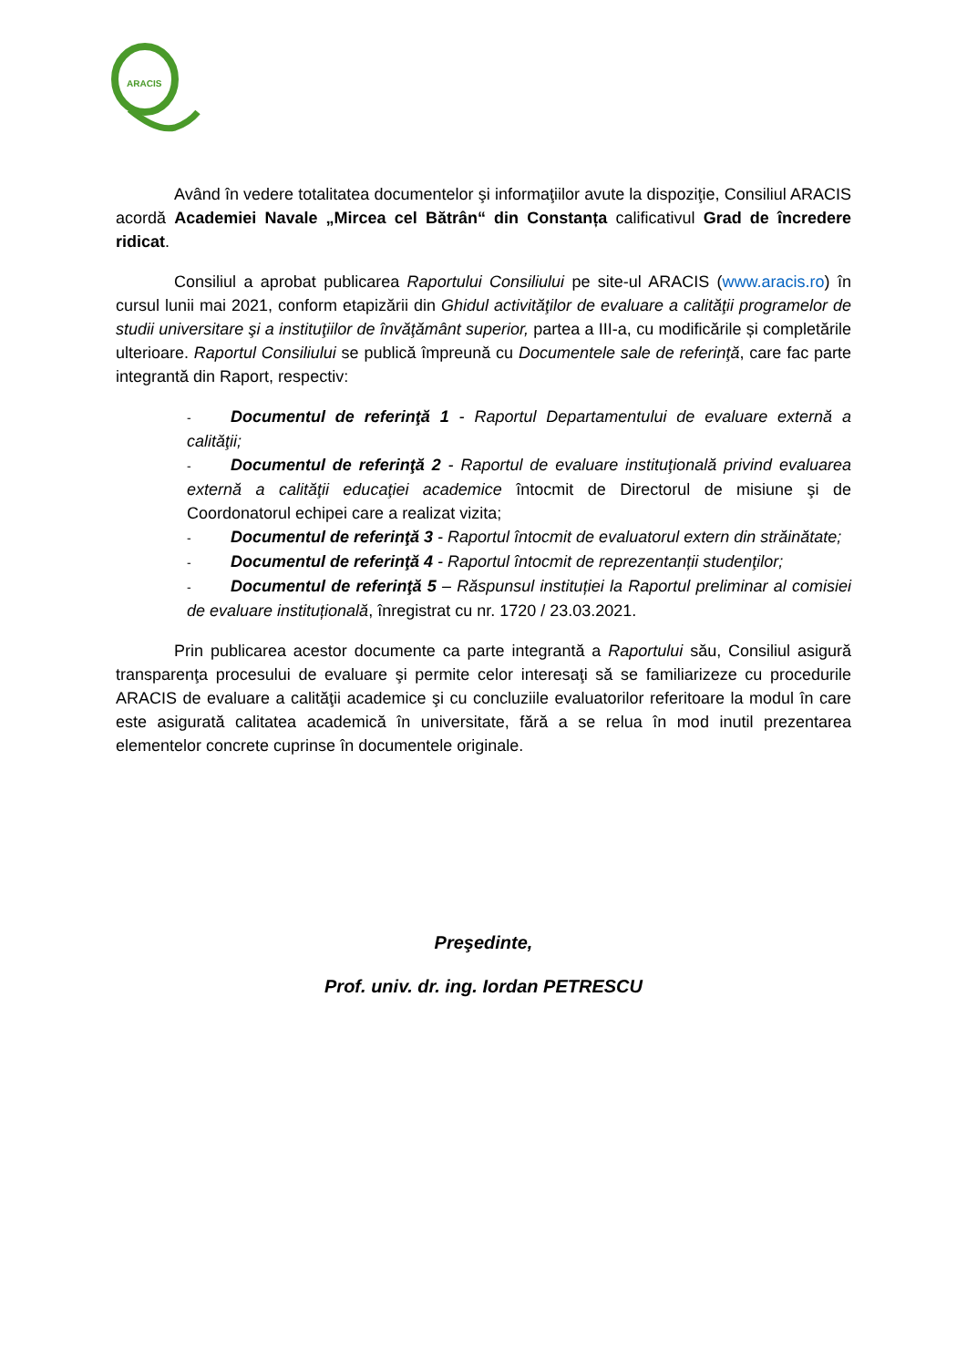ARACIS
Având în vedere totalitatea documentelor şi informaţiilor avute la dispoziţie, Consiliul ARACIS acordă Academiei Navale „Mircea cel Bătrân“ din Constanța calificativul Grad de încredere ridicat.
Consiliul a aprobat publicarea Raportului Consiliului pe site-ul ARACIS (www.aracis.ro) în cursul lunii mai 2021, conform etapizării din Ghidul activităţilor de evaluare a calităţii programelor de studii universitare şi a instituţiilor de învăţământ superior, partea a III-a, cu modificările și completările ulterioare. Raportul Consiliului se publică împreună cu Documentele sale de referinţă, care fac parte integrantă din Raport, respectiv:
- Documentul de referinţă 1 - Raportul Departamentului de evaluare externă a calităţii;
- Documentul de referinţă 2 - Raportul de evaluare instituţională privind evaluarea externă a calităţii educaţiei academice întocmit de Directorul de misiune şi de Coordonatorul echipei care a realizat vizita;
- Documentul de referinţă 3 - Raportul întocmit de evaluatorul extern din străinătate;
- Documentul de referinţă 4 - Raportul întocmit de reprezentanții studenţilor;
- Documentul de referinţă 5 – Răspunsul instituției la Raportul preliminar al comisiei de evaluare instituțională, înregistrat cu nr. 1720 / 23.03.2021.
Prin publicarea acestor documente ca parte integrantă a Raportului său, Consiliul asigură transparenţa procesului de evaluare şi permite celor interesaţi să se familiarizeze cu procedurile ARACIS de evaluare a calităţii academice şi cu concluziile evaluatorilor referitoare la modul în care este asigurată calitatea academică în universitate, fără a se relua în mod inutil prezentarea elementelor concrete cuprinse în documentele originale.
Preşedinte,
Prof. univ. dr. ing. Iordan PETRESCU